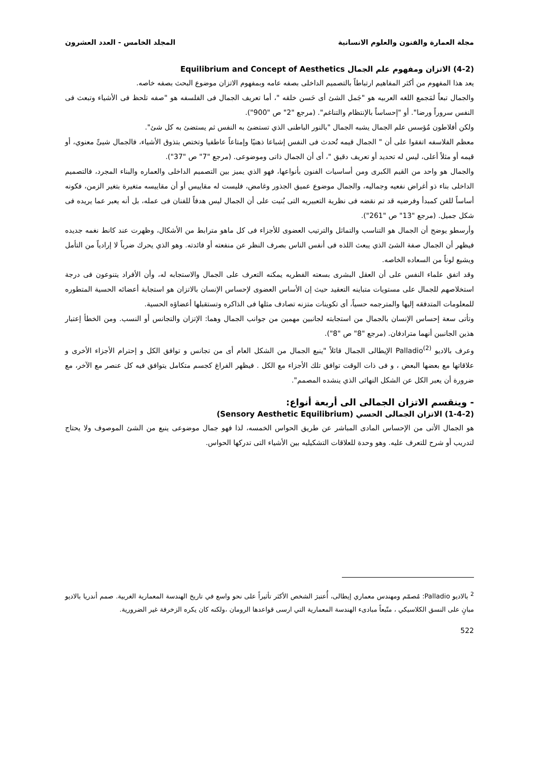مجلة العمارة والفنون والعلوم الانسانية المجلد الخامس - العدد العشرون
(4-2) الاتزان ومفهوم علم الجمال Equilibrium and Concept of Aesthetics
يعد هذا المفهوم من أكثر المفاهيم ارتباطاً بالتصميم الداخلى بصفه عامه وبمفهوم الاتزان موضوع البحث بصفه خاصه.
والجمال تبعاً لمَجمع اللغه العربيه هو "جَمل الشئ أى حَسن خلقه "، أما تعريف الجمال فى الفلسفه هو "صفه تلحظ فى الأشياء وتبعث فى النفس سروراً ورضا". أو "إحساساً بالإنتظام والتناغم". (مرجع "2" ص "900").
ولكن أفلاطون مُؤسس علم الجمال يشبه الجمال "بالنور الباطنى الذي تستضئ به النفس ثم يستضئ به كل شئ".
معظم الفلاسفه اتفقوا على أن " الجمال قيمه تُحدث فى النفس إشباعا ذهنيًا وإمتاعاً عاطفيا وتختص بتذوق الأشياء، فالجمال شيئً معنوي، أو قيمه أو مثلاً أعلى، ليس له تحديد أو تعريف دقيق "، أى أن الجمال ذاتى وموضوعى. (مرجع "7" ص "37").
والجمال هو واحد من القيم الكبرى ومن أساسيات الفنون بأنواعها، فهو الذي يميز بين التصميم الداخلى والعماره والبناء المجرد، فالتصميم الداخلى بناء ذو أغراض نفعيه وجماليه، والجمال موضوع عميق الجذور وغامض، فليست له مقاييس أو أن مقاييسه متغيرة بتغير الزمن، فكونه أساساً للفن كمبدأ وفرضيه قد تم نقضه فى نظرية التعبيريه التى بُنيت على أن الجمال ليس هدفاً للفنان فى عمله، بل أنه يعبر عما يريده فى شكل جميل. (مرجع "13" ص "261").
وأرسطو يوضح أن الجمال هو التناسب والتماثل والترتيب العضوى للأجزاء فى كل ماهو مترابط من الأشكال، وظهرت عند كانط نغمه جديده فيظهر أن الجمال صفة الشئ الذي يبعث اللذه فى أنفس الناس بصرف النظر عن منفعته أو فائدته. وهو الذي يحرك ضرباً لا إرادياً من التأمل ويشيع لوناً من السعاده الخاصه.
وقد اتفق علماء النفس على أن العقل البشرى بسعته الفطريه يمكنه التعرف على الجمال والاستجابه له، وأن الأفراد يتنوعون فى درجة استخلاصهم للجمال على مستويات متباينه التعقيد حيث إن الأساس العضوى لإحساس الإنسان بالاتزان هو استجابة أعضائه الحسية المتطوره للمعلومات المتدفقه إليها والمترجمه حسياً، أى تكوينات متزنه تصادف مثلها فى الذاكره وتستقبلها أعضاؤه الحسية.
وتأتى سعة إحساس الإنسان بالجمال من استجابته لجانبين مهمين من جوانب الجمال وهما: الإتزان والتجانس أو النسب. ومن الخطأ إعتبار هذين الجانبين أنهما مترادفان. (مرجع "8" ص "8").
وعرف بالاديو Palladio<sup>(2)</sup> الإيطالى الجمال قائلاً "ينبع الجمال من الشكل العام أى من تجانس و توافق الكل و إحترام الأجزاء الأخرى و علاقاتها مع بعضها البعض ، و فى ذات الوقت توافق تلك الأجزاء مع الكل . فيظهر الفراغ كجسم متكامل يتوافق فيه كل عنصر مع الآخر، مع ضرورة أن يعبر الكل عن الشكل النهائى الذي ينشده المصمم".
- وينقسم الاتزان الجمالى الى أربعة أنواع:
(1-4-2) الاتزان الجمالى الحسي (Sensory Aesthetic Equilibrium)
هو الجمال الأتى من الإحساس المادى المباشر عن طريق الحواس الخمسه، لذا فهو جمال موضوعى ينبع من الشئ الموصوف ولا يحتاج لتدريب أو شرح للتعرف عليه. وهو وحدة للعلاقات التشكيليه بين الأشياء التى تدركها الحواس.
<sup>2</sup> بالاديو Palladio: مُصمّم ومهندس معماري إيطالى، أُعتبرَ الشخص الأكثر تأثيراً على نحو واسع في تاريخ الهندسة المعمارية الغربية. صمم أندريا بالاديو مبانٍ على النسق الكلاسيكي ، متّبعاً مبادىء الهندسة المعمارية التي ارسى قواعدها الرومان ،ولكنه كان يكره الزخرفة غير الضرورية.
522